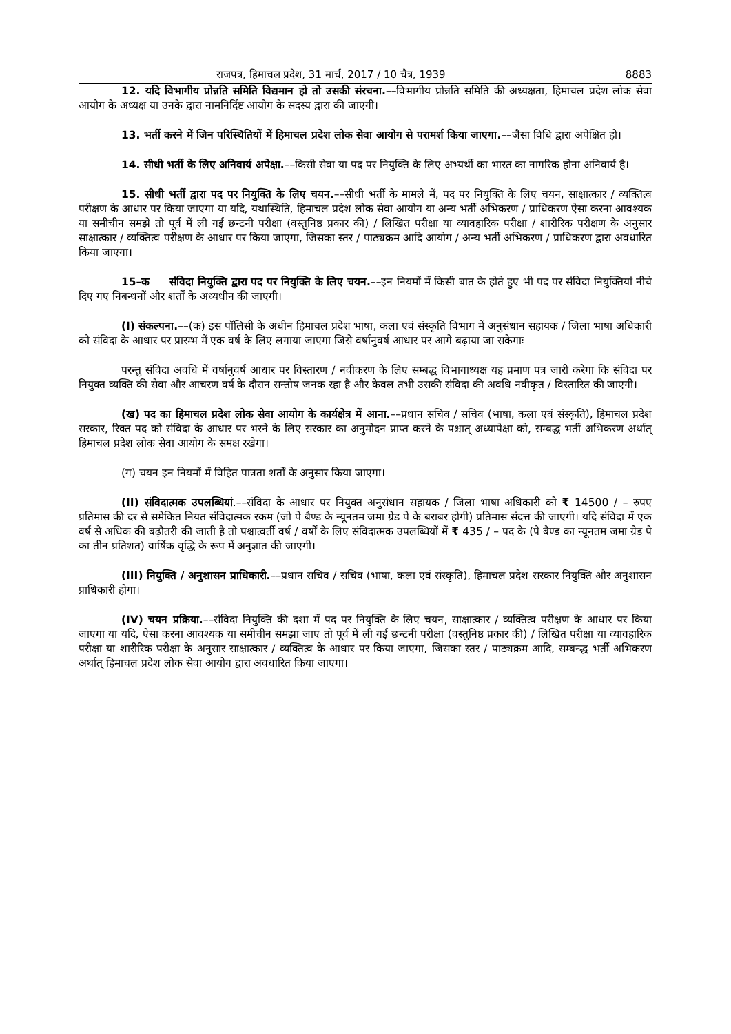राजपत्र, हिमाचल प्रदेश, 31 मार्च, 2017 / 10 चैत्र, 1939 8883
12. यदि विभागीय प्रोन्नति समिति विद्यमान हो तो उसकी संरचना.––विभागीय प्रोन्नति समिति की अध्यक्षता, हिमाचल प्रदेश लोक सेवा आयोग के अध्यक्ष या उनके द्वारा नामनिर्दिष्ट आयोग के सदस्य द्वारा की जाएगी।
13. भर्ती करने में जिन परिस्थितियों में हिमाचल प्रदेश लोक सेवा आयोग से परामर्श किया जाएगा.––जैसा विधि द्वारा अपेक्षित हो।
14. सीधी भर्ती के लिए अनिवार्य अपेक्षा.––किसी सेवा या पद पर नियुक्ति के लिए अभ्यर्थी का भारत का नागरिक होना अनिवार्य है।
15. सीधी भर्ती द्वारा पद पर नियुक्ति के लिए चयन.––सीधी भर्ती के मामले में, पद पर नियुक्ति के लिए चयन, साक्षात्कार / व्यक्तित्व परीक्षण के आधार पर किया जाएगा या यदि, यथास्थिति, हिमाचल प्रदेश लोक सेवा आयोग या अन्य भर्ती अभिकरण / प्राधिकरण ऐसा करना आवश्यक या समीचीन समझे तो पूर्व में ली गई छन्टनी परीक्षा (वस्तुनिष्ठ प्रकार की) / लिखित परीक्षा या व्यावहारिक परीक्षा / शारीरिक परीक्षण के अनुसार साक्षात्कार / व्यक्तित्व परीक्षण के आधार पर किया जाएगा, जिसका स्तर / पाठ्यक्रम आदि आयोग / अन्य भर्ती अभिकरण / प्राधिकरण द्वारा अवधारित किया जाएगा।
15–क संविदा नियुक्ति द्वारा पद पर नियुक्ति के लिए चयन.––इन नियमों में किसी बात के होते हुए भी पद पर संविदा नियुक्तियां नीचे दिए गए निबन्धनों और शर्तों के अध्यधीन की जाएगी।
(I) संकल्पना.––(क) इस पॉलिसी के अधीन हिमाचल प्रदेश भाषा, कला एवं संस्कृति विभाग में अनुसंधान सहायक / जिला भाषा अधिकारी को संविदा के आधार पर प्रारम्भ में एक वर्ष के लिए लगाया जाएगा जिसे वर्षानुवर्ष आधार पर आगे बढ़ाया जा सकेगाः
परन्तु संविदा अवधि में वर्षानुवर्ष आधार पर विस्तारण / नवीकरण के लिए सम्बद्ध विभागाध्यक्ष यह प्रमाण पत्र जारी करेगा कि संविदा पर नियुक्त व्यक्ति की सेवा और आचरण वर्ष के दौरान सन्तोष जनक रहा है और केवल तभी उसकी संविदा की अवधि नवीकृत / विस्तारित की जाएगी।
(ख) पद का हिमाचल प्रदेश लोक सेवा आयोग के कार्यक्षेत्र में आना.––प्रधान सचिव / सचिव (भाषा, कला एवं संस्कृति), हिमाचल प्रदेश सरकार, रिक्त पद को संविदा के आधार पर भरने के लिए सरकार का अनुमोदन प्राप्त करने के पश्चात् अध्यापेक्षा को, सम्बद्ध भर्ती अभिकरण अर्थात् हिमाचल प्रदेश लोक सेवा आयोग के समक्ष रखेगा।
(ग) चयन इन नियमों में विहित पात्रता शर्तों के अनुसार किया जाएगा।
(II) संविदात्मक उपलब्धियां.––संविदा के आधार पर नियुक्त अनुसंधान सहायक / जिला भाषा अधिकारी को ₹ 14500 / – रुपए प्रतिमास की दर से समेकित नियत संविदात्मक रकम (जो पे बैण्ड के न्यूनतम जमा ग्रेड पे के बराबर होगी) प्रतिमास संदत्त की जाएगी। यदि संविदा में एक वर्ष से अधिक की बढ़ौतरी की जाती है तो पश्चात्वर्ती वर्ष / वर्षों के लिए संविदात्मक उपलब्धियों में ₹ 435 / – पद के (पे बैण्ड का न्यूनतम जमा ग्रेड पे का तीन प्रतिशत) वार्षिक वृद्धि के रूप में अनुज्ञात की जाएगी।
(III) नियुक्ति / अनुशासन प्राधिकारी.––प्रधान सचिव / सचिव (भाषा, कला एवं संस्कृति), हिमाचल प्रदेश सरकार नियुक्ति और अनुशासन प्राधिकारी होगा।
(IV) चयन प्रक्रिया.––संविदा नियुक्ति की दशा में पद पर नियुक्ति के लिए चयन, साक्षात्कार / व्यक्तित्व परीक्षण के आधार पर किया जाएगा या यदि, ऐसा करना आवश्यक या समीचीन समझा जाए तो पूर्व में ली गई छन्टनी परीक्षा (वस्तुनिष्ठ प्रकार की) / लिखित परीक्षा या व्यावहारिक परीक्षा या शारीरिक परीक्षा के अनुसार साक्षात्कार / व्यक्तित्व के आधार पर किया जाएगा, जिसका स्तर / पाठ्यक्रम आदि, सम्बन्द्ध भर्ती अभिकरण अर्थात् हिमाचल प्रदेश लोक सेवा आयोग द्वारा अवधारित किया जाएगा।